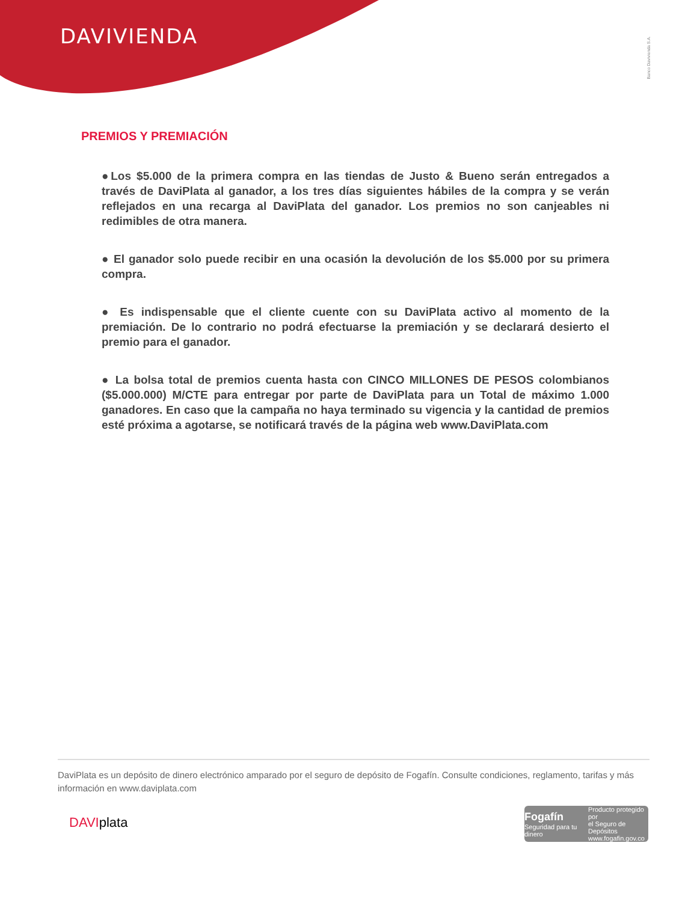DAVIVIENDA
Banco Davivienda S.A.
PREMIOS Y PREMIACIÓN
●Los $5.000 de la primera compra en las tiendas de Justo & Bueno serán entregados a través de DaviPlata al ganador, a los tres días siguientes hábiles de la compra y se verán reflejados en una recarga al DaviPlata del ganador. Los premios no son canjeables ni redimibles de otra manera.
● El ganador solo puede recibir en una ocasión la devolución de los $5.000 por su primera compra.
● Es indispensable que el cliente cuente con su DaviPlata activo al momento de la premiación. De lo contrario no podrá efectuarse la premiación y se declarará desierto el premio para el ganador.
● La bolsa total de premios cuenta hasta con CINCO MILLONES DE PESOS colombianos ($5.000.000) M/CTE para entregar por parte de DaviPlata para un Total de máximo 1.000 ganadores. En caso que la campaña no haya terminado su vigencia y la cantidad de premios esté próxima a agotarse, se notificará través de la página web www.DaviPlata.com
DaviPlata es un depósito de dinero electrónico amparado por el seguro de depósito de Fogafín. Consulte condiciones, reglamento, tarifas y más información en www.daviplata.com
DAVIplata
Fogafín
Seguridad para tu dinero
Producto protegido por
el Seguro de Depósitos
www.fogafin.gov.co